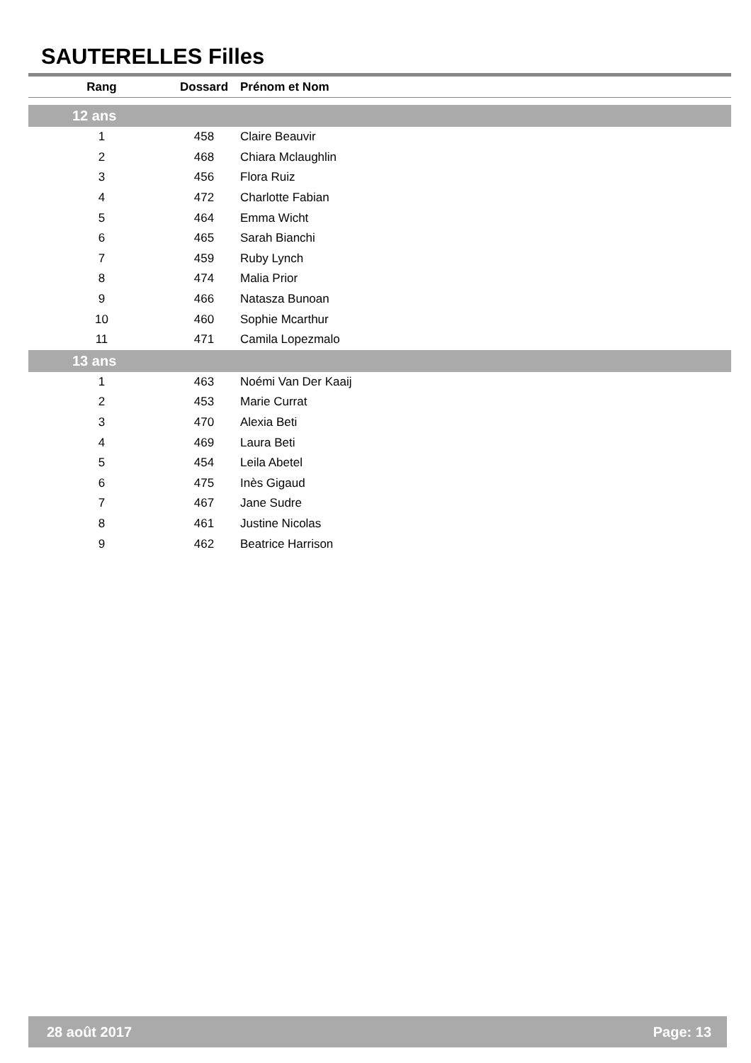SAUTERELLES Filles
| Rang | Dossard | Prénom et Nom |
| --- | --- | --- |
| 12 ans | | |
| 1 | 458 | Claire Beauvir |
| 2 | 468 | Chiara Mclaughlin |
| 3 | 456 | Flora Ruiz |
| 4 | 472 | Charlotte Fabian |
| 5 | 464 | Emma Wicht |
| 6 | 465 | Sarah Bianchi |
| 7 | 459 | Ruby Lynch |
| 8 | 474 | Malia Prior |
| 9 | 466 | Natasza Bunoan |
| 10 | 460 | Sophie Mcarthur |
| 11 | 471 | Camila Lopezmalo |
| 13 ans | | |
| 1 | 463 | Noémi Van Der Kaaij |
| 2 | 453 | Marie Currat |
| 3 | 470 | Alexia Beti |
| 4 | 469 | Laura Beti |
| 5 | 454 | Leila Abetel |
| 6 | 475 | Inès Gigaud |
| 7 | 467 | Jane Sudre |
| 8 | 461 | Justine Nicolas |
| 9 | 462 | Beatrice Harrison |
28 août 2017 Page: 13